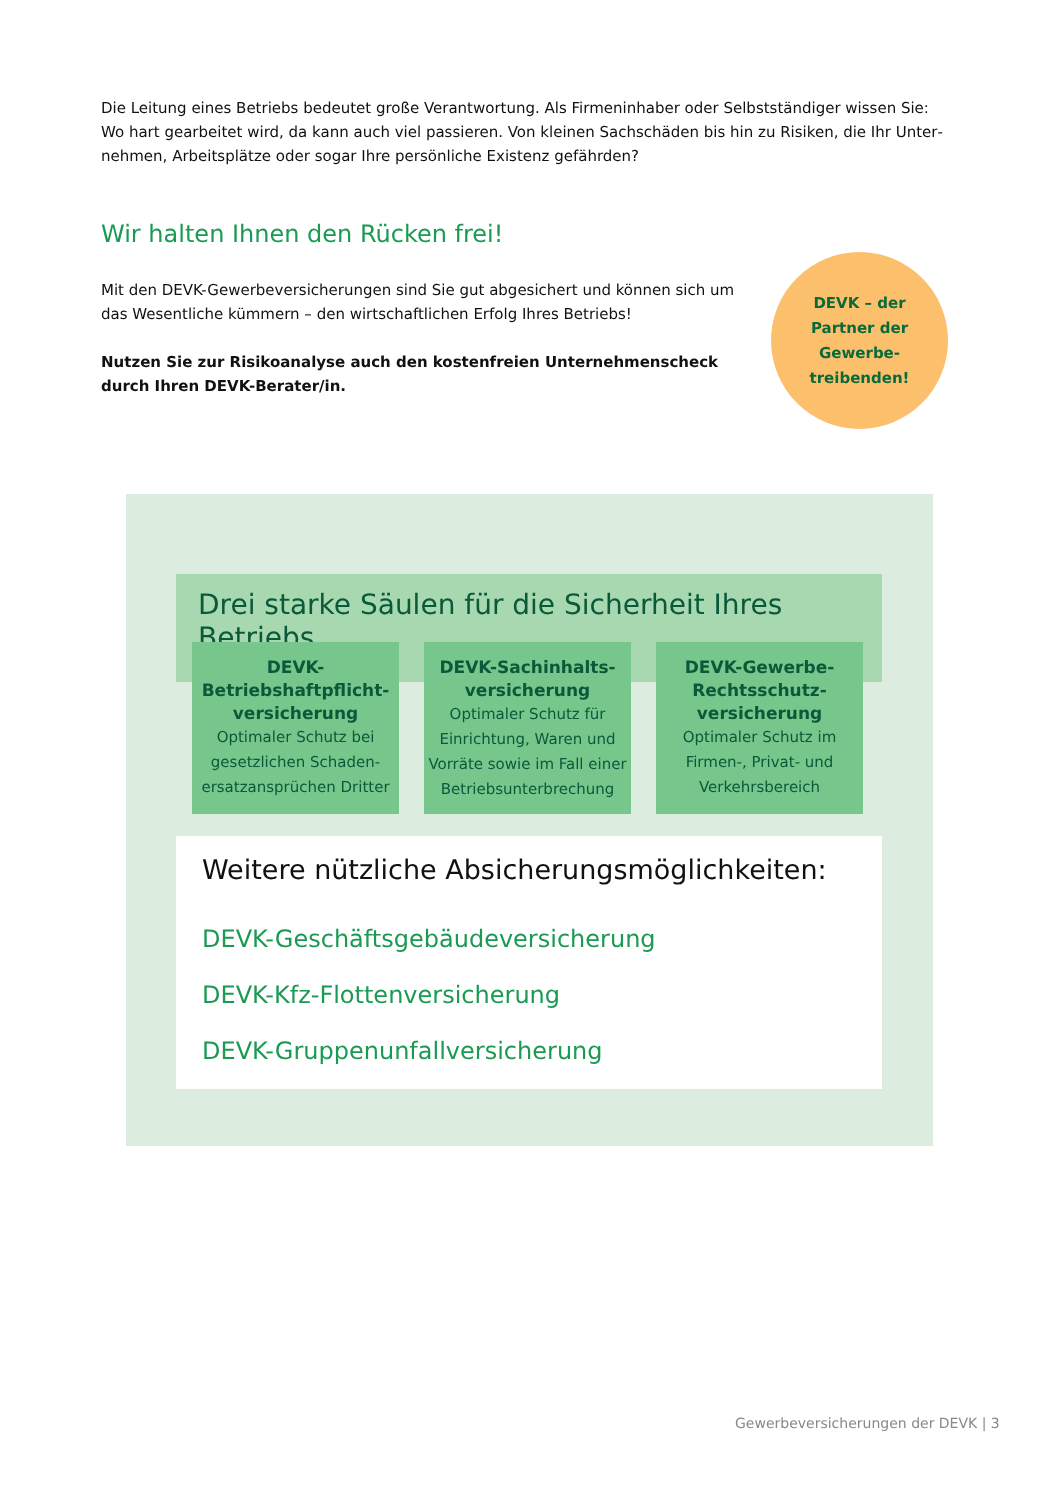Die Leitung eines Betriebs bedeutet große Verantwortung. Als Firmeninhaber oder Selbstständiger wissen Sie: Wo hart gearbeitet wird, da kann auch viel passieren. Von kleinen Sachschäden bis hin zu Risiken, die Ihr Unter­nehmen, Arbeitsplätze oder sogar Ihre persönliche Existenz gefährden?
Wir halten Ihnen den Rücken frei!
Mit den DEVK-Gewerbeversicherungen sind Sie gut abgesichert und können sich um das Wesentliche kümmern – den wirtschaftlichen Erfolg Ihres Betriebs!
Nutzen Sie zur Risikoanalyse auch den kostenfreien Unternehmenscheck durch Ihren DEVK-Berater/in.
DEVK – der
Partner der
Gewerbe-
treibenden!
Drei starke Säulen für die Sicherheit Ihres Betriebs
DEVK-
Betriebshaftpflicht-
versicherung
Optimaler Schutz bei gesetzlichen Schaden­ersatzansprüchen Dritter
DEVK-Sachinhalts-
versicherung
Optimaler Schutz für Einrichtung, Waren und Vorräte sowie im Fall einer Betriebsunterbrechung
DEVK-Gewerbe-
Rechtsschutz-
versicherung
Optimaler Schutz im Firmen-, Privat- und Verkehrsbereich
Weitere nützliche Absicherungsmöglichkeiten:
DEVK-Geschäftsgebäudeversicherung
DEVK-Kfz-Flottenversicherung
DEVK-Gruppenunfallversicherung
Gewerbeversicherungen der DEVK | 3